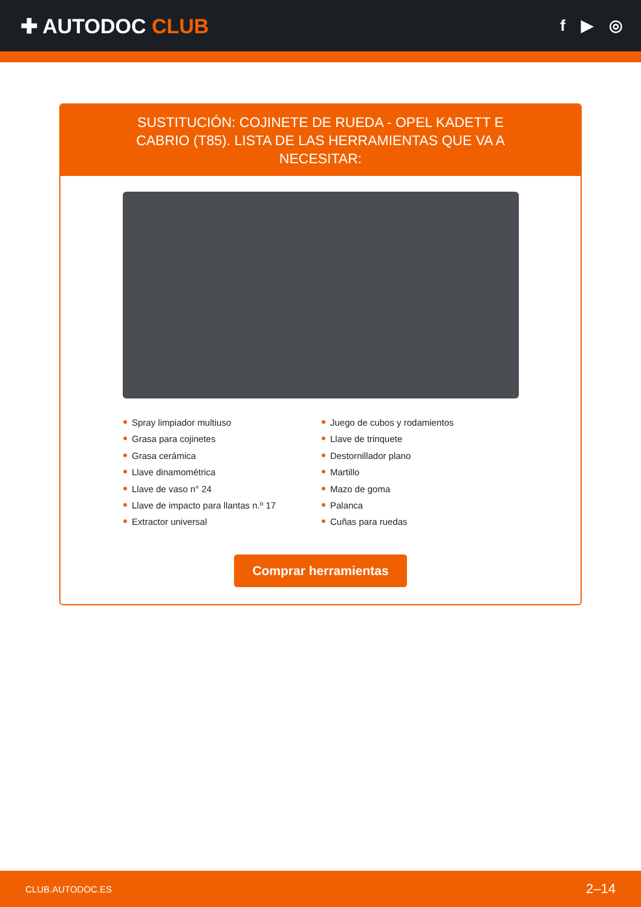✚ AUTODOC CLUB
f ▶ ◎
SUSTITUCIÓN: COJINETE DE RUEDA - OPEL KADETT E CABRIO (T85). LISTA DE LAS HERRAMIENTAS QUE VA A NECESITAR:
Spray limpiador multiuso
Grasa para cojinetes
Grasa cerámica
Llave dinamométrica
Llave de vaso n° 24
Llave de impacto para llantas n.º 17
Extractor universal
Juego de cubos y rodamientos
Llave de trinquete
Destornillador plano
Martillo
Mazo de goma
Palanca
Cuñas para ruedas
Comprar herramientas
CLUB.AUTODOC.ES 2–14